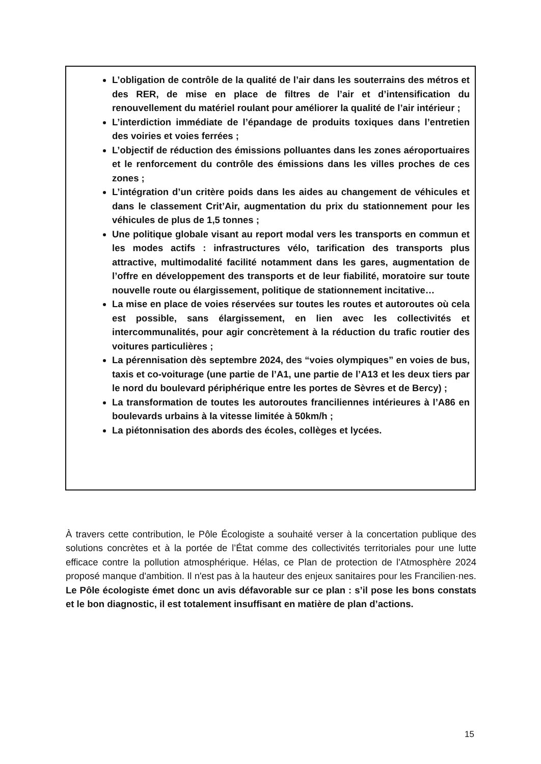L’obligation de contrôle de la qualité de l’air dans les souterrains des métros et des RER, de mise en place de filtres de l’air et d’intensification du renouvellement du matériel roulant pour améliorer la qualité de l’air intérieur ;
L’interdiction immédiate de l’épandage de produits toxiques dans l’entretien des voiries et voies ferrées ;
L’objectif de réduction des émissions polluantes dans les zones aéroportuaires et le renforcement du contrôle des émissions dans les villes proches de ces zones ;
L’intégration d’un critère poids dans les aides au changement de véhicules et dans le classement Crit’Air, augmentation du prix du stationnement pour les véhicules de plus de 1,5 tonnes ;
Une politique globale visant au report modal vers les transports en commun et les modes actifs : infrastructures vélo, tarification des transports plus attractive, multimodalité facilité notamment dans les gares, augmentation de l’offre en développement des transports et de leur fiabilité, moratoire sur toute nouvelle route ou élargissement, politique de stationnement incitative…
La mise en place de voies réservées sur toutes les routes et autoroutes où cela est possible, sans élargissement, en lien avec les collectivités et intercommunalités, pour agir concrètement à la réduction du trafic routier des voitures particulières ;
La pérennisation dès septembre 2024, des “voies olympiques” en voies de bus, taxis et co-voiturage (une partie de l’A1, une partie de l’A13 et les deux tiers par le nord du boulevard périphérique entre les portes de Sèvres et de Bercy) ;
La transformation de toutes les autoroutes franciliennes intérieures à l’A86 en boulevards urbains à la vitesse limitée à 50km/h ;
La piétonnisation des abords des écoles, collèges et lycées.
À travers cette contribution, le Pôle Écologiste a souhaité verser à la concertation publique des solutions concrètes et à la portée de l’État comme des collectivités territoriales pour une lutte efficace contre la pollution atmosphérique. Hélas, ce Plan de protection de l'Atmosphère 2024 proposé manque d'ambition. Il n'est pas à la hauteur des enjeux sanitaires pour les Francilien·nes. Le Pôle écologiste émet donc un avis défavorable sur ce plan : s’il pose les bons constats et le bon diagnostic, il est totalement insuffisant en matière de plan d’actions.
15